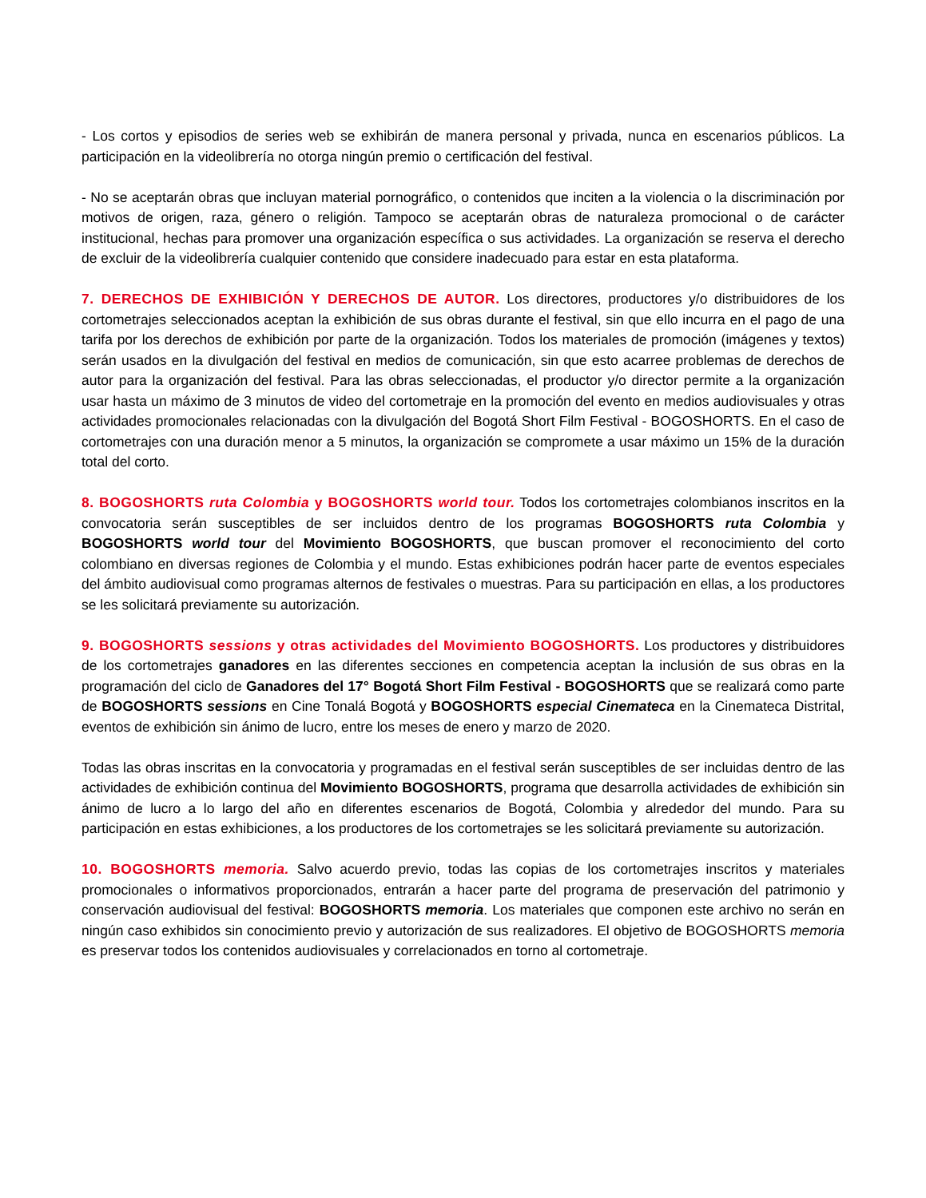- Los cortos y episodios de series web se exhibirán de manera personal y privada, nunca en escenarios públicos. La participación en la videolibrería no otorga ningún premio o certificación del festival.
- No se aceptarán obras que incluyan material pornográfico, o contenidos que inciten a la violencia o la discriminación por motivos de origen, raza, género o religión. Tampoco se aceptarán obras de naturaleza promocional o de carácter institucional, hechas para promover una organización específica o sus actividades. La organización se reserva el derecho de excluir de la videolibrería cualquier contenido que considere inadecuado para estar en esta plataforma.
7. DERECHOS DE EXHIBICIÓN Y DERECHOS DE AUTOR. Los directores, productores y/o distribuidores de los cortometrajes seleccionados aceptan la exhibición de sus obras durante el festival, sin que ello incurra en el pago de una tarifa por los derechos de exhibición por parte de la organización. Todos los materiales de promoción (imágenes y textos) serán usados en la divulgación del festival en medios de comunicación, sin que esto acarree problemas de derechos de autor para la organización del festival. Para las obras seleccionadas, el productor y/o director permite a la organización usar hasta un máximo de 3 minutos de video del cortometraje en la promoción del evento en medios audiovisuales y otras actividades promocionales relacionadas con la divulgación del Bogotá Short Film Festival - BOGOSHORTS. En el caso de cortometrajes con una duración menor a 5 minutos, la organización se compromete a usar máximo un 15% de la duración total del corto.
8. BOGOSHORTS ruta Colombia y BOGOSHORTS world tour. Todos los cortometrajes colombianos inscritos en la convocatoria serán susceptibles de ser incluidos dentro de los programas BOGOSHORTS ruta Colombia y BOGOSHORTS world tour del Movimiento BOGOSHORTS, que buscan promover el reconocimiento del corto colombiano en diversas regiones de Colombia y el mundo. Estas exhibiciones podrán hacer parte de eventos especiales del ámbito audiovisual como programas alternos de festivales o muestras. Para su participación en ellas, a los productores se les solicitará previamente su autorización.
9. BOGOSHORTS sessions y otras actividades del Movimiento BOGOSHORTS. Los productores y distribuidores de los cortometrajes ganadores en las diferentes secciones en competencia aceptan la inclusión de sus obras en la programación del ciclo de Ganadores del 17° Bogotá Short Film Festival - BOGOSHORTS que se realizará como parte de BOGOSHORTS sessions en Cine Tonalá Bogotá y BOGOSHORTS especial Cinemateca en la Cinemateca Distrital, eventos de exhibición sin ánimo de lucro, entre los meses de enero y marzo de 2020.
Todas las obras inscritas en la convocatoria y programadas en el festival serán susceptibles de ser incluidas dentro de las actividades de exhibición continua del Movimiento BOGOSHORTS, programa que desarrolla actividades de exhibición sin ánimo de lucro a lo largo del año en diferentes escenarios de Bogotá, Colombia y alrededor del mundo. Para su participación en estas exhibiciones, a los productores de los cortometrajes se les solicitará previamente su autorización.
10. BOGOSHORTS memoria. Salvo acuerdo previo, todas las copias de los cortometrajes inscritos y materiales promocionales o informativos proporcionados, entrarán a hacer parte del programa de preservación del patrimonio y conservación audiovisual del festival: BOGOSHORTS memoria. Los materiales que componen este archivo no serán en ningún caso exhibidos sin conocimiento previo y autorización de sus realizadores. El objetivo de BOGOSHORTS memoria es preservar todos los contenidos audiovisuales y correlacionados en torno al cortometraje.